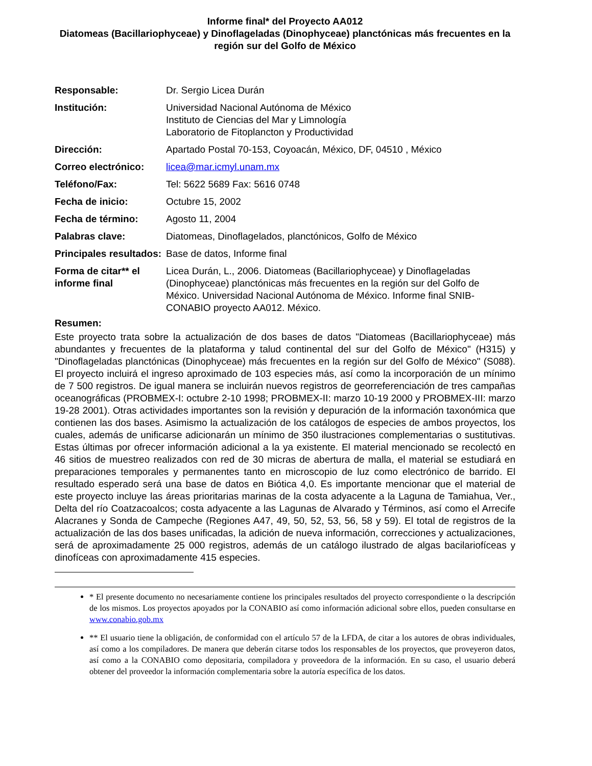Informe final* del Proyecto AA012
Diatomeas (Bacillariophyceae) y Dinoflageladas (Dinophyceae) planctónicas más frecuentes en la región sur del Golfo de México
| Responsable: | Dr. Sergio Licea Durán |
| Institución: | Universidad Nacional Autónoma de México Instituto de Ciencias del Mar y Limnología Laboratorio de Fitoplancton y Productividad |
| Dirección: | Apartado Postal 70-153, Coyoacán, México, DF, 04510 , México |
| Correo electrónico: | licea@mar.icmyl.unam.mx |
| Teléfono/Fax: | Tel: 5622 5689 Fax: 5616 0748 |
| Fecha de inicio: | Octubre 15, 2002 |
| Fecha de término: | Agosto 11, 2004 |
| Palabras clave: | Diatomeas, Dinoflagelados, planctónicos, Golfo de México |
| Principales resultados: | Base de datos, Informe final |
| Forma de citar** el informe final | Licea Durán, L., 2006. Diatomeas (Bacillariophyceae) y Dinoflageladas (Dinophyceae) planctónicas más frecuentes en la región sur del Golfo de México. Universidad Nacional Autónoma de México. Informe final SNIB-CONABIO proyecto AA012. México. |
Resumen:
Este proyecto trata sobre la actualización de dos bases de datos "Diatomeas (Bacillariophyceae) más abundantes y frecuentes de la plataforma y talud continental del sur del Golfo de México" (H315) y "Dinoflageladas planctónicas (Dinophyceae) más frecuentes en la región sur del Golfo de México" (S088). El proyecto incluirá el ingreso aproximado de 103 especies más, así como la incorporación de un mínimo de 7 500 registros. De igual manera se incluirán nuevos registros de georreferenciación de tres campañas oceanográficas (PROBMEX-I: octubre 2-10 1998; PROBMEX-II: marzo 10-19 2000 y PROBMEX-III: marzo 19-28 2001). Otras actividades importantes son la revisión y depuración de la información taxonómica que contienen las dos bases. Asimismo la actualización de los catálogos de especies de ambos proyectos, los cuales, además de unificarse adicionarán un mínimo de 350 ilustraciones complementarias o sustitutivas. Estas últimas por ofrecer información adicional a la ya existente. El material mencionado se recolectó en 46 sitios de muestreo realizados con red de 30 micras de abertura de malla, el material se estudiará en preparaciones temporales y permanentes tanto en microscopio de luz como electrónico de barrido. El resultado esperado será una base de datos en Biótica 4,0. Es importante mencionar que el material de este proyecto incluye las áreas prioritarias marinas de la costa adyacente a la Laguna de Tamiahua, Ver., Delta del río Coatzacoalcos; costa adyacente a las Lagunas de Alvarado y Términos, así como el Arrecife Alacranes y Sonda de Campeche (Regiones A47, 49, 50, 52, 53, 56, 58 y 59). El total de registros de la actualización de las dos bases unificadas, la adición de nueva información, correcciones y actualizaciones, será de aproximadamente 25 000 registros, además de un catálogo ilustrado de algas bacilariofíceas y dinofíceas con aproximadamente 415 especies.
* El presente documento no necesariamente contiene los principales resultados del proyecto correspondiente o la descripción de los mismos. Los proyectos apoyados por la CONABIO así como información adicional sobre ellos, pueden consultarse en www.conabio.gob.mx
** El usuario tiene la obligación, de conformidad con el artículo 57 de la LFDA, de citar a los autores de obras individuales, así como a los compiladores. De manera que deberán citarse todos los responsables de los proyectos, que proveyeron datos, así como a la CONABIO como depositaria, compiladora y proveedora de la información. En su caso, el usuario deberá obtener del proveedor la información complementaria sobre la autoría específica de los datos.